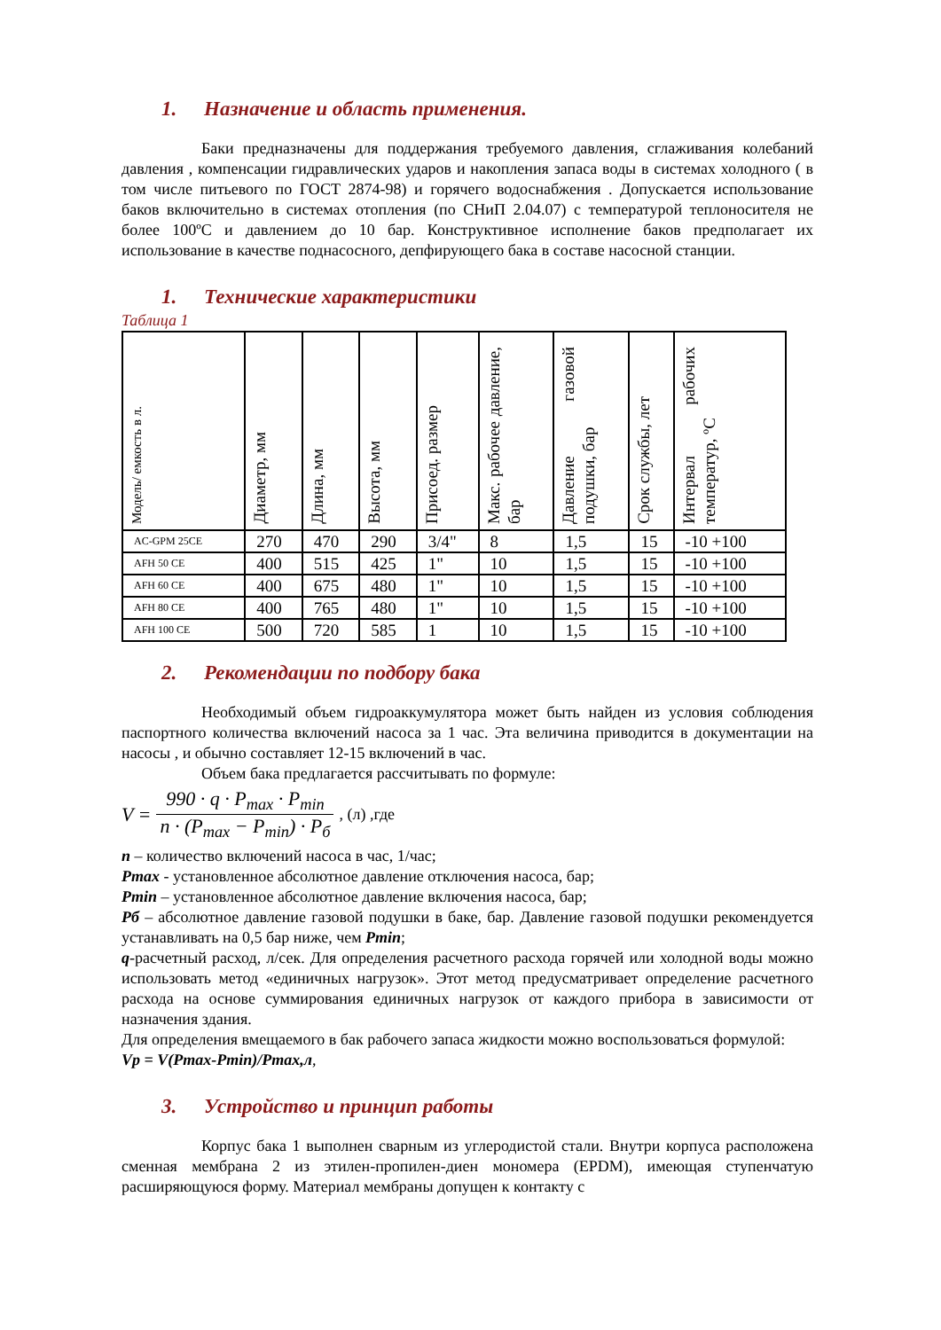1. Назначение и область применения.
Баки предназначены для поддержания требуемого давления, сглаживания колебаний давления , компенсации гидравлических ударов и накопления запаса воды в системах холодного ( в том числе питьевого по ГОСТ 2874-98) и горячего водоснабжения . Допускается использование баков включительно в системах отопления (по СНиП 2.04.07) с температурой теплоносителя не более 100ºС и давлением до 10 бар. Конструктивное исполнение баков предполагает их использование в качестве поднасосного, депфирующего бака в составе насосной станции.
1. Технические характеристики
Таблица 1
| Модель/ емкость в л. | Диаметр, мм | Длина, мм | Высота, мм | Присоед. размер | Макс. рабочее давление, бар | Давление газовой подушки, бар | Срок службы, лет | Интервал рабочих температур, ºС |
| --- | --- | --- | --- | --- | --- | --- | --- | --- |
| AC-GPM 25CE | 270 | 470 | 290 | 3/4" | 8 | 1,5 | 15 | -10 +100 |
| AFH 50 CE | 400 | 515 | 425 | 1" | 10 | 1,5 | 15 | -10 +100 |
| AFH 60 CE | 400 | 675 | 480 | 1" | 10 | 1,5 | 15 | -10 +100 |
| AFH 80 CE | 400 | 765 | 480 | 1" | 10 | 1,5 | 15 | -10 +100 |
| AFH 100 CE | 500 | 720 | 585 | 1 | 10 | 1,5 | 15 | -10 +100 |
2. Рекомендации по подбору бака
Необходимый объем гидроаккумулятора может быть найден из условия соблюдения паспортного количества включений насоса за 1 час. Эта величина приводится в документации на насосы , и обычно составляет 12-15 включений в час.
Объем бака предлагается рассчитывать по формуле:
V = 990 · q · P<sub>max</sub> · P<sub>min</sub> n · (P<sub>max</sub> − P<sub>min</sub>) · P<sub>б</sub>, (л) ,где
n – количество включений насоса в час, 1/час;
Pmax - установленное абсолютное давление отключения насоса, бар;
Pmin – установленное абсолютное давление включения насоса, бар;
Pб – абсолютное давление газовой подушки в баке, бар. Давление газовой подушки рекомендуется устанавливать на 0,5 бар ниже, чем Pmin;
q-расчетный расход, л/сек. Для определения расчетного расхода горячей или холодной воды можно использовать метод «единичных нагрузок». Этот метод предусматривает определение расчетного расхода на основе суммирования единичных нагрузок от каждого прибора в зависимости от назначения здания.
Для определения вмещаемого в бак рабочего запаса жидкости можно воспользоваться формулой:
Vp = V(Pmax-Pmin)/Pmax,л,
3. Устройство и принцип работы
Корпус бака 1 выполнен сварным из углеродистой стали. Внутри корпуса расположена сменная мембрана 2 из этилен-пропилен-диен мономера (EPDM), имеющая ступенчатую расширяющуюся форму. Материал мембраны допущен к контакту с